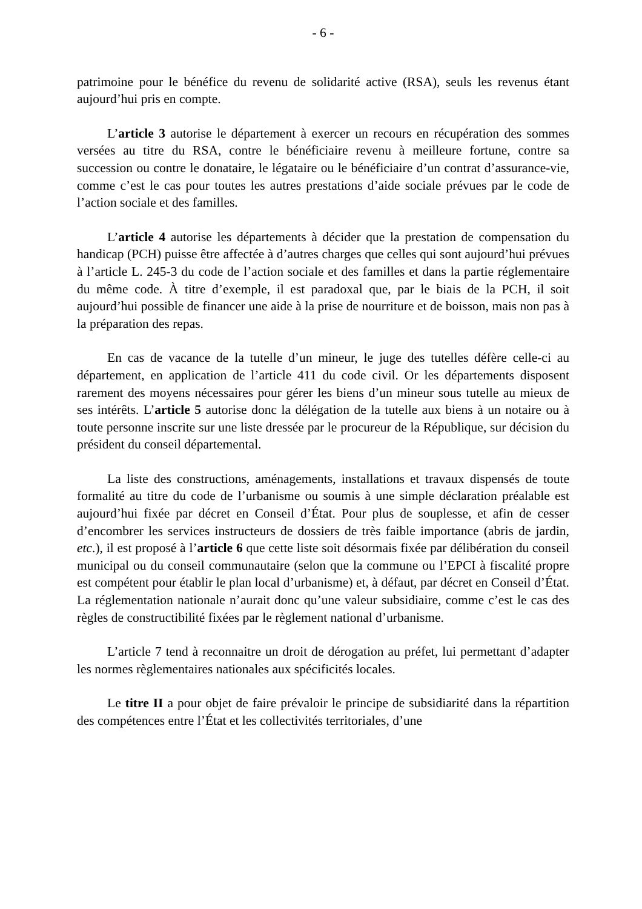- 6 -
patrimoine pour le bénéfice du revenu de solidarité active (RSA), seuls les revenus étant aujourd’hui pris en compte.
L’article 3 autorise le département à exercer un recours en récupération des sommes versées au titre du RSA, contre le bénéficiaire revenu à meilleure fortune, contre sa succession ou contre le donataire, le légataire ou le bénéficiaire d’un contrat d’assurance-vie, comme c’est le cas pour toutes les autres prestations d’aide sociale prévues par le code de l’action sociale et des familles.
L’article 4 autorise les départements à décider que la prestation de compensation du handicap (PCH) puisse être affectée à d’autres charges que celles qui sont aujourd’hui prévues à l’article L. 245-3 du code de l’action sociale et des familles et dans la partie réglementaire du même code. À titre d’exemple, il est paradoxal que, par le biais de la PCH, il soit aujourd’hui possible de financer une aide à la prise de nourriture et de boisson, mais non pas à la préparation des repas.
En cas de vacance de la tutelle d’un mineur, le juge des tutelles défère celle-ci au département, en application de l’article 411 du code civil. Or les départements disposent rarement des moyens nécessaires pour gérer les biens d’un mineur sous tutelle au mieux de ses intérêts. L’article 5 autorise donc la délégation de la tutelle aux biens à un notaire ou à toute personne inscrite sur une liste dressée par le procureur de la République, sur décision du président du conseil départemental.
La liste des constructions, aménagements, installations et travaux dispensés de toute formalité au titre du code de l’urbanisme ou soumis à une simple déclaration préalable est aujourd’hui fixée par décret en Conseil d’État. Pour plus de souplesse, et afin de cesser d’encombrer les services instructeurs de dossiers de très faible importance (abris de jardin, etc.), il est proposé à l’article 6 que cette liste soit désormais fixée par délibération du conseil municipal ou du conseil communautaire (selon que la commune ou l’EPCI à fiscalité propre est compétent pour établir le plan local d’urbanisme) et, à défaut, par décret en Conseil d’État. La réglementation nationale n’aurait donc qu’une valeur subsidiaire, comme c’est le cas des règles de constructibilité fixées par le règlement national d’urbanisme.
L’article 7 tend à reconnaitre un droit de dérogation au préfet, lui permettant d’adapter les normes règlementaires nationales aux spécificités locales.
Le titre II a pour objet de faire prévaloir le principe de subsidiarité dans la répartition des compétences entre l’État et les collectivités territoriales, d’une